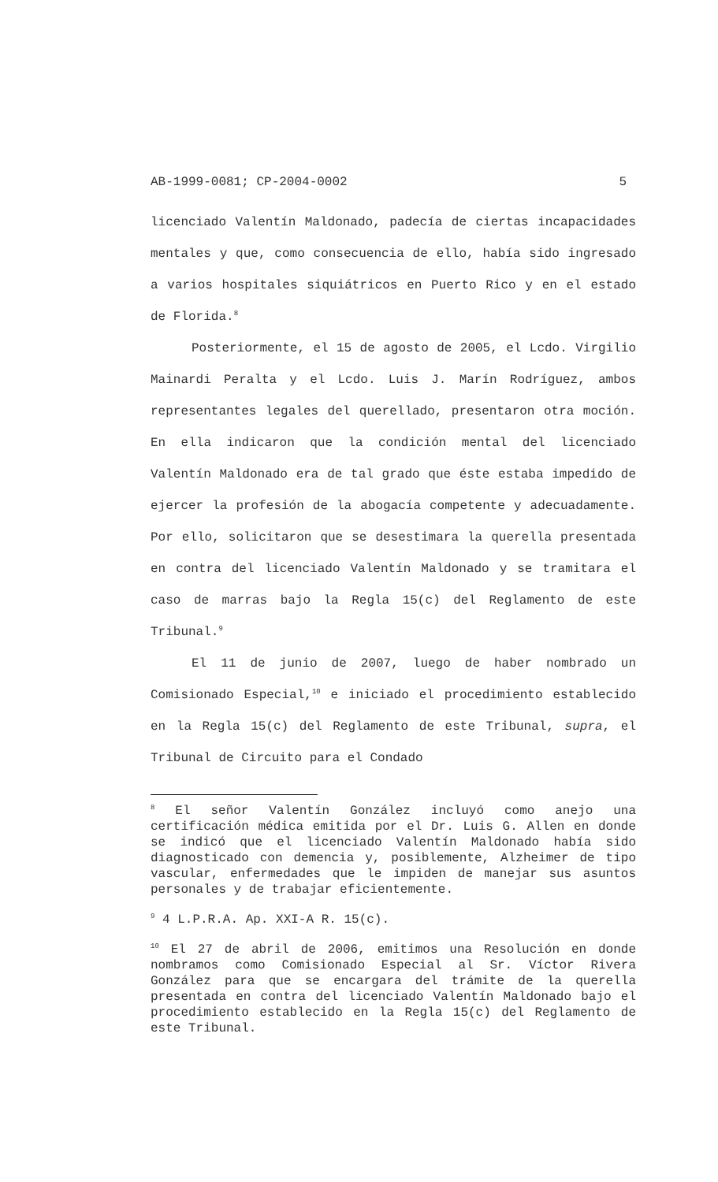AB-1999-0081; CP-2004-0002 5
licenciado Valentín Maldonado, padecía de ciertas incapacidades mentales y que, como consecuencia de ello, había sido ingresado a varios hospitales siquiátricos en Puerto Rico y en el estado de Florida.<sup>8</sup>
Posteriormente, el 15 de agosto de 2005, el Lcdo. Virgilio Mainardi Peralta y el Lcdo. Luis J. Marín Rodríguez, ambos representantes legales del querellado, presentaron otra moción. En ella indicaron que la condición mental del licenciado Valentín Maldonado era de tal grado que éste estaba impedido de ejercer la profesión de la abogacía competente y adecuadamente. Por ello, solicitaron que se desestimara la querella presentada en contra del licenciado Valentín Maldonado y se tramitara el caso de marras bajo la Regla 15(c) del Reglamento de este Tribunal.<sup>9</sup>
El 11 de junio de 2007, luego de haber nombrado un Comisionado Especial,<sup>10</sup> e iniciado el procedimiento establecido en la Regla 15(c) del Reglamento de este Tribunal, supra, el Tribunal de Circuito para el Condado
<sup>8</sup> El señor Valentín González incluyó como anejo una certificación médica emitida por el Dr. Luis G. Allen en donde se indicó que el licenciado Valentín Maldonado había sido diagnosticado con demencia y, posiblemente, Alzheimer de tipo vascular, enfermedades que le impiden de manejar sus asuntos personales y de trabajar eficientemente.
<sup>9</sup> 4 L.P.R.A. Ap. XXI-A R. 15(c).
<sup>10</sup> El 27 de abril de 2006, emitimos una Resolución en donde nombramos como Comisionado Especial al Sr. Víctor Rivera González para que se encargara del trámite de la querella presentada en contra del licenciado Valentín Maldonado bajo el procedimiento establecido en la Regla 15(c) del Reglamento de este Tribunal.